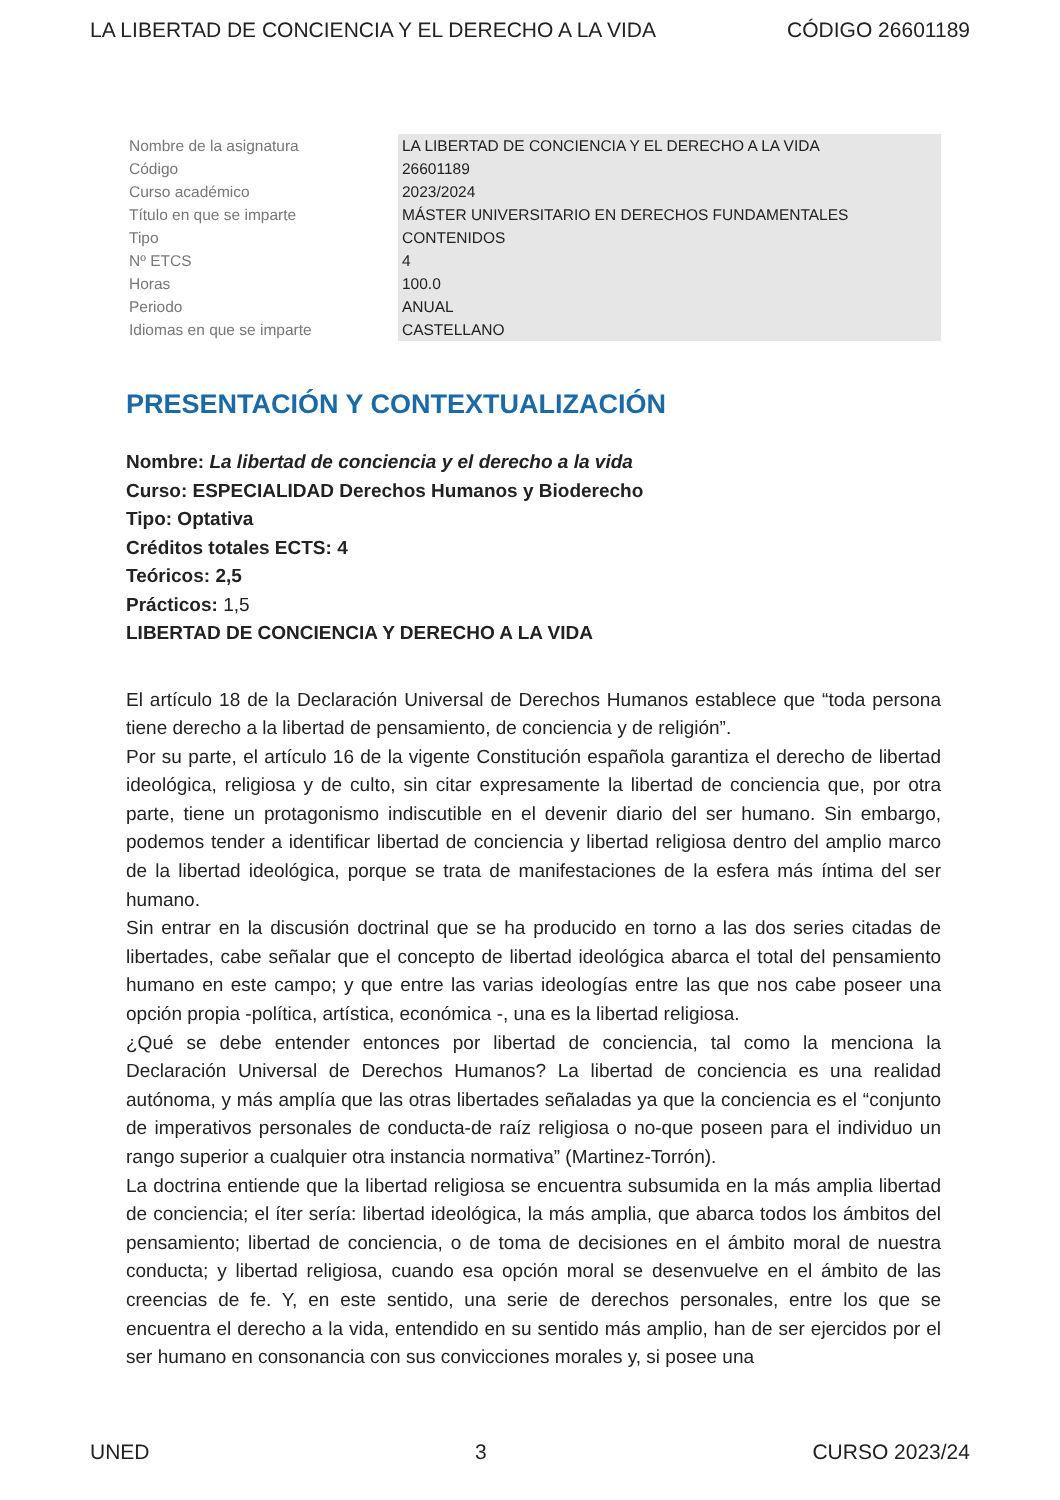LA LIBERTAD DE CONCIENCIA Y EL DERECHO A LA VIDA CÓDIGO 26601189
| Nombre de la asignatura | LA LIBERTAD DE CONCIENCIA Y EL DERECHO A LA VIDA |
| Código | 26601189 |
| Curso académico | 2023/2024 |
| Título en que se imparte | MÁSTER UNIVERSITARIO EN DERECHOS FUNDAMENTALES |
| Tipo | CONTENIDOS |
| Nº ETCS | 4 |
| Horas | 100.0 |
| Periodo | ANUAL |
| Idiomas en que se imparte | CASTELLANO |
PRESENTACIÓN Y CONTEXTUALIZACIÓN
Nombre: La libertad de conciencia y el derecho a la vida
Curso: ESPECIALIDAD Derechos Humanos y Bioderecho
Tipo: Optativa
Créditos totales ECTS: 4
Teóricos: 2,5
Prácticos: 1,5
LIBERTAD DE CONCIENCIA Y DERECHO A LA VIDA
El artículo 18 de la Declaración Universal de Derechos Humanos establece que “toda persona tiene derecho a la libertad de pensamiento, de conciencia y de religión”.
Por su parte, el artículo 16 de la vigente Constitución española garantiza el derecho de libertad ideológica, religiosa y de culto, sin citar expresamente la libertad de conciencia que, por otra parte, tiene un protagonismo indiscutible en el devenir diario del ser humano. Sin embargo, podemos tender a identificar libertad de conciencia y libertad religiosa dentro del amplio marco de la libertad ideológica, porque se trata de manifestaciones de la esfera más íntima del ser humano.
Sin entrar en la discusión doctrinal que se ha producido en torno a las dos series citadas de libertades, cabe señalar que el concepto de libertad ideológica abarca el total del pensamiento humano en este campo; y que entre las varias ideologías entre las que nos cabe poseer una opción propia -política, artística, económica -, una es la libertad religiosa.
¿Qué se debe entender entonces por libertad de conciencia, tal como la menciona la Declaración Universal de Derechos Humanos? La libertad de conciencia es una realidad autónoma, y más amplía que las otras libertades señaladas ya que la conciencia es el “conjunto de imperativos personales de conducta-de raíz religiosa o no-que poseen para el individuo un rango superior a cualquier otra instancia normativa” (Martinez-Torrón).
La doctrina entiende que la libertad religiosa se encuentra subsumida en la más amplia libertad de conciencia; el íter sería: libertad ideológica, la más amplia, que abarca todos los ámbitos del pensamiento; libertad de conciencia, o de toma de decisiones en el ámbito moral de nuestra conducta; y libertad religiosa, cuando esa opción moral se desenvuelve en el ámbito de las creencias de fe. Y, en este sentido, una serie de derechos personales, entre los que se encuentra el derecho a la vida, entendido en su sentido más amplio, han de ser ejercidos por el ser humano en consonancia con sus convicciones morales y, si posee una
UNED 3 CURSO 2023/24